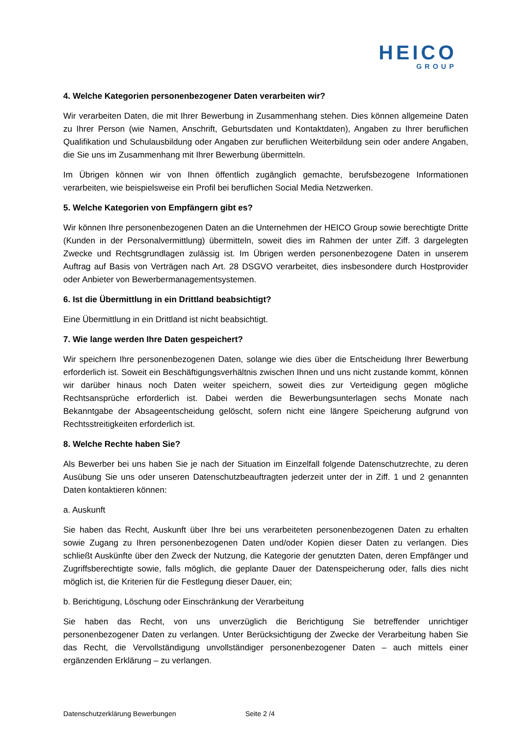HEICO
GROUP
4. Welche Kategorien personenbezogener Daten verarbeiten wir?
Wir verarbeiten Daten, die mit Ihrer Bewerbung in Zusammenhang stehen. Dies können allgemeine Daten zu Ihrer Person (wie Namen, Anschrift, Geburtsdaten und Kontaktdaten), Angaben zu Ihrer beruflichen Qualifikation und Schulausbildung oder Angaben zur beruflichen Weiterbildung sein oder andere Angaben, die Sie uns im Zusammenhang mit Ihrer Bewerbung übermitteln.
Im Übrigen können wir von Ihnen öffentlich zugänglich gemachte, berufsbezogene Informationen verarbeiten, wie beispielsweise ein Profil bei beruflichen Social Media Netzwerken.
5. Welche Kategorien von Empfängern gibt es?
Wir können Ihre personenbezogenen Daten an die Unternehmen der HEICO Group sowie berechtigte Dritte (Kunden in der Personalvermittlung) übermitteln, soweit dies im Rahmen der unter Ziff. 3 dargelegten Zwecke und Rechtsgrundlagen zulässig ist. Im Übrigen werden personenbezogene Daten in unserem Auftrag auf Basis von Verträgen nach Art. 28 DSGVO verarbeitet, dies insbesondere durch Hostprovider oder Anbieter von Bewerbermanagementsystemen.
6. Ist die Übermittlung in ein Drittland beabsichtigt?
Eine Übermittlung in ein Drittland ist nicht beabsichtigt.
7. Wie lange werden Ihre Daten gespeichert?
Wir speichern Ihre personenbezogenen Daten, solange wie dies über die Entscheidung Ihrer Bewerbung erforderlich ist. Soweit ein Beschäftigungsverhältnis zwischen Ihnen und uns nicht zustande kommt, können wir darüber hinaus noch Daten weiter speichern, soweit dies zur Verteidigung gegen mögliche Rechtsansprüche erforderlich ist. Dabei werden die Bewerbungsunterlagen sechs Monate nach Bekanntgabe der Absageentscheidung gelöscht, sofern nicht eine längere Speicherung aufgrund von Rechtsstreitigkeiten erforderlich ist.
8. Welche Rechte haben Sie?
Als Bewerber bei uns haben Sie je nach der Situation im Einzelfall folgende Datenschutzrechte, zu deren Ausübung Sie uns oder unseren Datenschutzbeauftragten jederzeit unter der in Ziff. 1 und 2 genannten Daten kontaktieren können:
a. Auskunft
Sie haben das Recht, Auskunft über Ihre bei uns verarbeiteten personenbezogenen Daten zu erhalten sowie Zugang zu Ihren personenbezogenen Daten und/oder Kopien dieser Daten zu verlangen. Dies schließt Auskünfte über den Zweck der Nutzung, die Kategorie der genutzten Daten, deren Empfänger und Zugriffsberechtigte sowie, falls möglich, die geplante Dauer der Datenspeicherung oder, falls dies nicht möglich ist, die Kriterien für die Festlegung dieser Dauer, ein;
b. Berichtigung, Löschung oder Einschränkung der Verarbeitung
Sie haben das Recht, von uns unverzüglich die Berichtigung Sie betreffender unrichtiger personenbezogener Daten zu verlangen. Unter Berücksichtigung der Zwecke der Verarbeitung haben Sie das Recht, die Vervollständigung unvollständiger personenbezogener Daten – auch mittels einer ergänzenden Erklärung – zu verlangen.
Datenschutzerklärung Bewerbungen Seite 2 /4